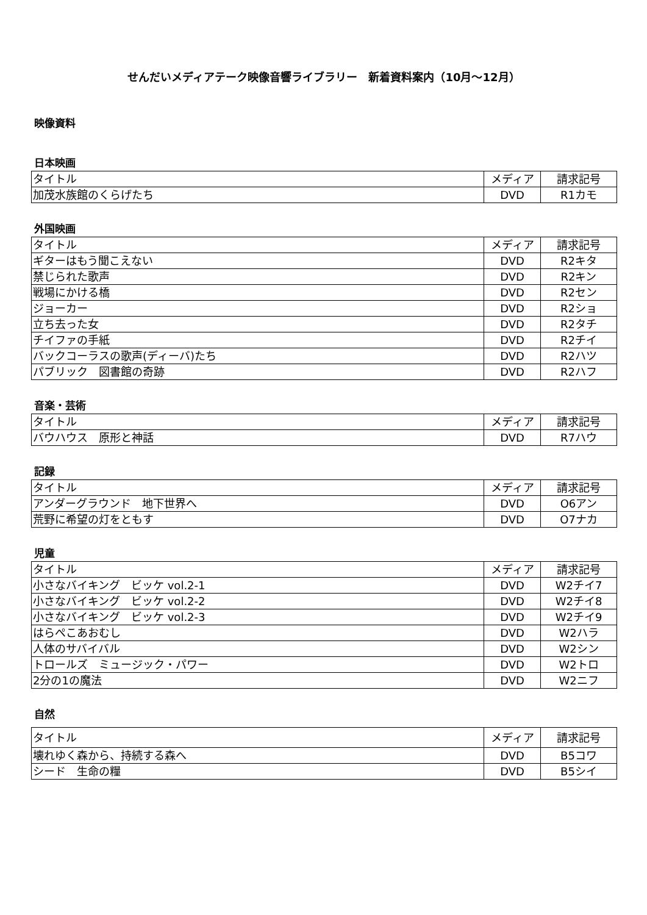せんだいメディアテーク映像音響ライブラリー　新着資料案内（10月～12月）
映像資料
日本映画
| タイトル | メディア | 請求記号 |
| 加茂水族館のくらげたち | DVD | R1カモ |
外国映画
| タイトル | メディア | 請求記号 |
| ギターはもう聞こえない | DVD | R2キタ |
| 禁じられた歌声 | DVD | R2キン |
| 戦場にかける橋 | DVD | R2セン |
| ジョーカー | DVD | R2ショ |
| 立ち去った女 | DVD | R2タチ |
| チイファの手紙 | DVD | R2チイ |
| バックコーラスの歌声(ディーバ)たち | DVD | R2ハツ |
| パブリック 図書館の奇跡 | DVD | R2ハフ |
音楽・芸術
| タイトル | メディア | 請求記号 |
| バウハウス 原形と神話 | DVD | R7ハウ |
記録
| タイトル | メディア | 請求記号 |
| アンダーグラウンド 地下世界へ | DVD | O6アン |
| 荒野に希望の灯をともす | DVD | O7ナカ |
児童
| タイトル | メディア | 請求記号 |
| 小さなバイキング ビッケ vol.2-1 | DVD | W2チイ7 |
| 小さなバイキング ビッケ vol.2-2 | DVD | W2チイ8 |
| 小さなバイキング ビッケ vol.2-3 | DVD | W2チイ9 |
| はらぺこあおむし | DVD | W2ハラ |
| 人体のサバイバル | DVD | W2シン |
| トロールズ ミュージック・パワー | DVD | W2トロ |
| 2分の1の魔法 | DVD | W2ニフ |
自然
| タイトル | メディア | 請求記号 |
| 壊れゆく森から、持続する森へ | DVD | B5コワ |
| シード 生命の糧 | DVD | B5シイ |